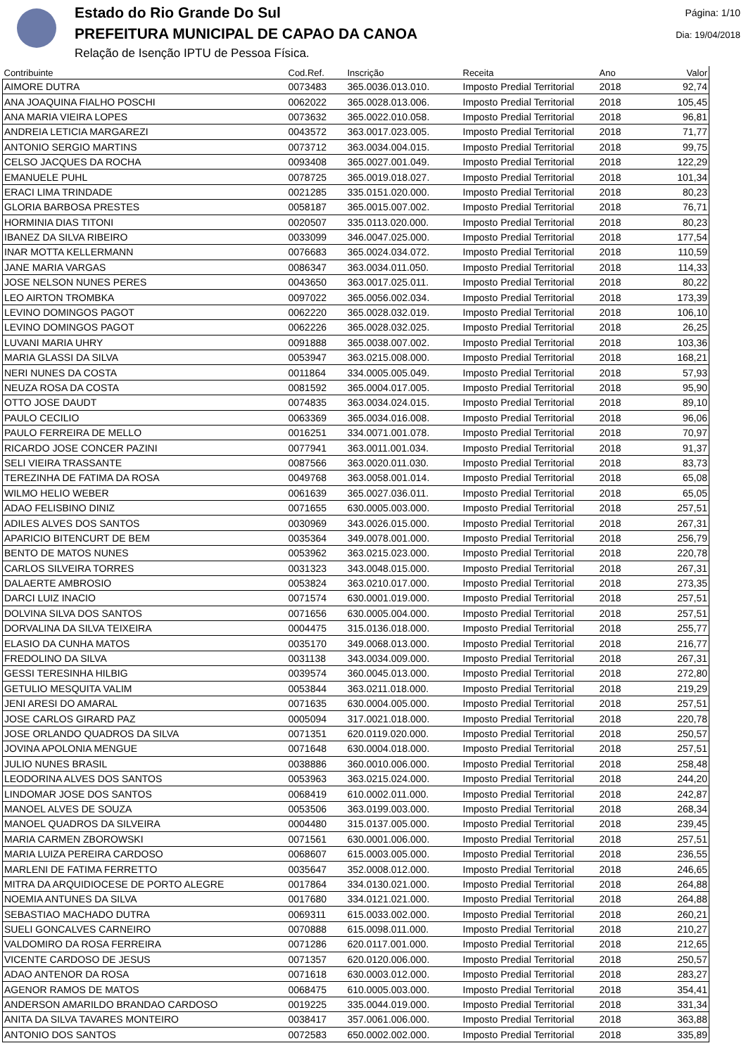Estado do Rio Grande Do Sul
PREFEITURA MUNICIPAL DE CAPAO DA CANOA
Relação de Isenção IPTU de Pessoa Física.
Página: 1/10
Dia: 19/04/2018
| Contribuinte | Cod.Ref. | Inscrição | Receita | Ano | Valor |
| --- | --- | --- | --- | --- | --- |
| AIMORE DUTRA | 0073483 | 365.0036.013.010. | Imposto Predial Territorial | 2018 | 92,74 |
| ANA JOAQUINA FIALHO POSCHI | 0062022 | 365.0028.013.006. | Imposto Predial Territorial | 2018 | 105,45 |
| ANA MARIA VIEIRA LOPES | 0073632 | 365.0022.010.058. | Imposto Predial Territorial | 2018 | 96,81 |
| ANDREIA LETICIA MARGAREZI | 0043572 | 363.0017.023.005. | Imposto Predial Territorial | 2018 | 71,77 |
| ANTONIO SERGIO MARTINS | 0073712 | 363.0034.004.015. | Imposto Predial Territorial | 2018 | 99,75 |
| CELSO JACQUES DA ROCHA | 0093408 | 365.0027.001.049. | Imposto Predial Territorial | 2018 | 122,29 |
| EMANUELE PUHL | 0078725 | 365.0019.018.027. | Imposto Predial Territorial | 2018 | 101,34 |
| ERACI LIMA TRINDADE | 0021285 | 335.0151.020.000. | Imposto Predial Territorial | 2018 | 80,23 |
| GLORIA BARBOSA PRESTES | 0058187 | 365.0015.007.002. | Imposto Predial Territorial | 2018 | 76,71 |
| HORMINIA DIAS TITONI | 0020507 | 335.0113.020.000. | Imposto Predial Territorial | 2018 | 80,23 |
| IBANEZ DA SILVA RIBEIRO | 0033099 | 346.0047.025.000. | Imposto Predial Territorial | 2018 | 177,54 |
| INAR MOTTA KELLERMANN | 0076683 | 365.0024.034.072. | Imposto Predial Territorial | 2018 | 110,59 |
| JANE MARIA VARGAS | 0086347 | 363.0034.011.050. | Imposto Predial Territorial | 2018 | 114,33 |
| JOSE NELSON NUNES PERES | 0043650 | 363.0017.025.011. | Imposto Predial Territorial | 2018 | 80,22 |
| LEO AIRTON TROMBKA | 0097022 | 365.0056.002.034. | Imposto Predial Territorial | 2018 | 173,39 |
| LEVINO DOMINGOS PAGOT | 0062220 | 365.0028.032.019. | Imposto Predial Territorial | 2018 | 106,10 |
| LEVINO DOMINGOS PAGOT | 0062226 | 365.0028.032.025. | Imposto Predial Territorial | 2018 | 26,25 |
| LUVANI MARIA UHRY | 0091888 | 365.0038.007.002. | Imposto Predial Territorial | 2018 | 103,36 |
| MARIA GLASSI DA SILVA | 0053947 | 363.0215.008.000. | Imposto Predial Territorial | 2018 | 168,21 |
| NERI NUNES DA COSTA | 0011864 | 334.0005.005.049. | Imposto Predial Territorial | 2018 | 57,93 |
| NEUZA ROSA DA COSTA | 0081592 | 365.0004.017.005. | Imposto Predial Territorial | 2018 | 95,90 |
| OTTO JOSE DAUDT | 0074835 | 363.0034.024.015. | Imposto Predial Territorial | 2018 | 89,10 |
| PAULO CECILIO | 0063369 | 365.0034.016.008. | Imposto Predial Territorial | 2018 | 96,06 |
| PAULO FERREIRA DE MELLO | 0016251 | 334.0071.001.078. | Imposto Predial Territorial | 2018 | 70,97 |
| RICARDO JOSE CONCER PAZINI | 0077941 | 363.0011.001.034. | Imposto Predial Territorial | 2018 | 91,37 |
| SELI VIEIRA TRASSANTE | 0087566 | 363.0020.011.030. | Imposto Predial Territorial | 2018 | 83,73 |
| TEREZINHA DE FATIMA DA ROSA | 0049768 | 363.0058.001.014. | Imposto Predial Territorial | 2018 | 65,08 |
| WILMO HELIO WEBER | 0061639 | 365.0027.036.011. | Imposto Predial Territorial | 2018 | 65,05 |
| ADAO FELISBINO DINIZ | 0071655 | 630.0005.003.000. | Imposto Predial Territorial | 2018 | 257,51 |
| ADILES ALVES DOS SANTOS | 0030969 | 343.0026.015.000. | Imposto Predial Territorial | 2018 | 267,31 |
| APARICIO BITENCURT DE BEM | 0035364 | 349.0078.001.000. | Imposto Predial Territorial | 2018 | 256,79 |
| BENTO DE MATOS NUNES | 0053962 | 363.0215.023.000. | Imposto Predial Territorial | 2018 | 220,78 |
| CARLOS SILVEIRA TORRES | 0031323 | 343.0048.015.000. | Imposto Predial Territorial | 2018 | 267,31 |
| DALAERTE AMBROSIO | 0053824 | 363.0210.017.000. | Imposto Predial Territorial | 2018 | 273,35 |
| DARCI LUIZ INACIO | 0071574 | 630.0001.019.000. | Imposto Predial Territorial | 2018 | 257,51 |
| DOLVINA SILVA DOS SANTOS | 0071656 | 630.0005.004.000. | Imposto Predial Territorial | 2018 | 257,51 |
| DORVALINA DA SILVA TEIXEIRA | 0004475 | 315.0136.018.000. | Imposto Predial Territorial | 2018 | 255,77 |
| ELASIO DA CUNHA MATOS | 0035170 | 349.0068.013.000. | Imposto Predial Territorial | 2018 | 216,77 |
| FREDOLINO DA SILVA | 0031138 | 343.0034.009.000. | Imposto Predial Territorial | 2018 | 267,31 |
| GESSI TERESINHA HILBIG | 0039574 | 360.0045.013.000. | Imposto Predial Territorial | 2018 | 272,80 |
| GETULIO MESQUITA VALIM | 0053844 | 363.0211.018.000. | Imposto Predial Territorial | 2018 | 219,29 |
| JENI ARESI DO AMARAL | 0071635 | 630.0004.005.000. | Imposto Predial Territorial | 2018 | 257,51 |
| JOSE CARLOS GIRARD PAZ | 0005094 | 317.0021.018.000. | Imposto Predial Territorial | 2018 | 220,78 |
| JOSE ORLANDO QUADROS DA SILVA | 0071351 | 620.0119.020.000. | Imposto Predial Territorial | 2018 | 250,57 |
| JOVINA APOLONIA MENGUE | 0071648 | 630.0004.018.000. | Imposto Predial Territorial | 2018 | 257,51 |
| JULIO NUNES BRASIL | 0038886 | 360.0010.006.000. | Imposto Predial Territorial | 2018 | 258,48 |
| LEODORINA ALVES DOS SANTOS | 0053963 | 363.0215.024.000. | Imposto Predial Territorial | 2018 | 244,20 |
| LINDOMAR JOSE DOS SANTOS | 0068419 | 610.0002.011.000. | Imposto Predial Territorial | 2018 | 242,87 |
| MANOEL ALVES DE SOUZA | 0053506 | 363.0199.003.000. | Imposto Predial Territorial | 2018 | 268,34 |
| MANOEL QUADROS DA SILVEIRA | 0004480 | 315.0137.005.000. | Imposto Predial Territorial | 2018 | 239,45 |
| MARIA CARMEN ZBOROWSKI | 0071561 | 630.0001.006.000. | Imposto Predial Territorial | 2018 | 257,51 |
| MARIA LUIZA PEREIRA CARDOSO | 0068607 | 615.0003.005.000. | Imposto Predial Territorial | 2018 | 236,55 |
| MARLENI DE FATIMA FERRETTO | 0035647 | 352.0008.012.000. | Imposto Predial Territorial | 2018 | 246,65 |
| MITRA DA ARQUIDIOCESE DE PORTO ALEGRE | 0017864 | 334.0130.021.000. | Imposto Predial Territorial | 2018 | 264,88 |
| NOEMIA ANTUNES DA SILVA | 0017680 | 334.0121.021.000. | Imposto Predial Territorial | 2018 | 264,88 |
| SEBASTIAO MACHADO DUTRA | 0069311 | 615.0033.002.000. | Imposto Predial Territorial | 2018 | 260,21 |
| SUELI GONCALVES CARNEIRO | 0070888 | 615.0098.011.000. | Imposto Predial Territorial | 2018 | 210,27 |
| VALDOMIRO DA ROSA FERREIRA | 0071286 | 620.0117.001.000. | Imposto Predial Territorial | 2018 | 212,65 |
| VICENTE CARDOSO DE JESUS | 0071357 | 620.0120.006.000. | Imposto Predial Territorial | 2018 | 250,57 |
| ADAO ANTENOR DA ROSA | 0071618 | 630.0003.012.000. | Imposto Predial Territorial | 2018 | 283,27 |
| AGENOR RAMOS DE MATOS | 0068475 | 610.0005.003.000. | Imposto Predial Territorial | 2018 | 354,41 |
| ANDERSON AMARILDO BRANDAO CARDOSO | 0019225 | 335.0044.019.000. | Imposto Predial Territorial | 2018 | 331,34 |
| ANITA DA SILVA TAVARES MONTEIRO | 0038417 | 357.0061.006.000. | Imposto Predial Territorial | 2018 | 363,88 |
| ANTONIO DOS SANTOS | 0072583 | 650.0002.002.000. | Imposto Predial Territorial | 2018 | 335,89 |